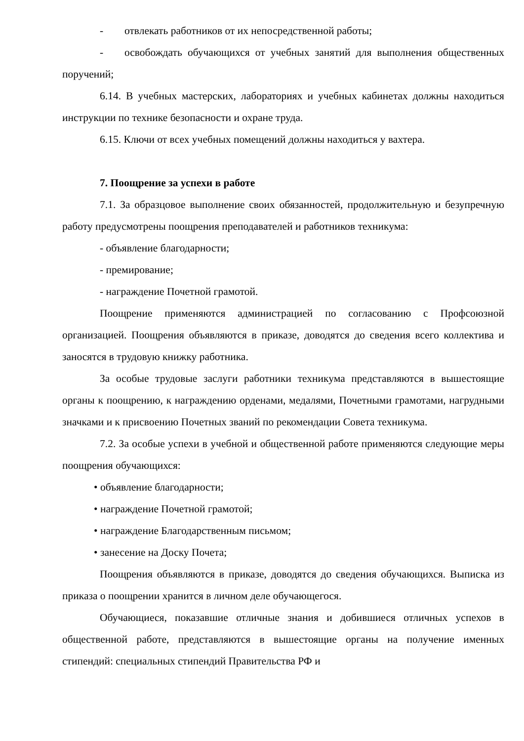- отвлекать работников от их непосредственной работы;
- освобождать обучающихся от учебных занятий для выполнения общественных поручений;
6.14. В учебных мастерских, лабораториях и учебных кабинетах должны находиться инструкции по технике безопасности и охране труда.
6.15. Ключи от всех учебных помещений должны находиться у вахтера.
7. Поощрение за успехи в работе
7.1. За образцовое выполнение своих обязанностей, продолжительную и безупречную работу предусмотрены поощрения преподавателей и работников техникума:
- объявление благодарности;
- премирование;
- награждение Почетной грамотой.
Поощрение применяются администрацией по согласованию с Профсоюзной организацией. Поощрения объявляются в приказе, доводятся до сведения всего коллектива и заносятся в трудовую книжку работника.
За особые трудовые заслуги работники техникума представляются в вышестоящие органы к поощрению, к награждению орденами, медалями, Почетными грамотами, нагрудными значками и к присвоению Почетных званий по рекомендации Совета техникума.
7.2. За особые успехи в учебной и общественной работе применяются следующие меры поощрения обучающихся:
• объявление благодарности;
• награждение Почетной грамотой;
• награждение Благодарственным письмом;
• занесение на Доску Почета;
Поощрения объявляются в приказе, доводятся до сведения обучающихся. Выписка из приказа о поощрении хранится в личном деле обучающегося.
Обучающиеся, показавшие отличные знания и добившиеся отличных успехов в общественной работе, представляются в вышестоящие органы на получение именных стипендий: специальных стипендий Правительства РФ и